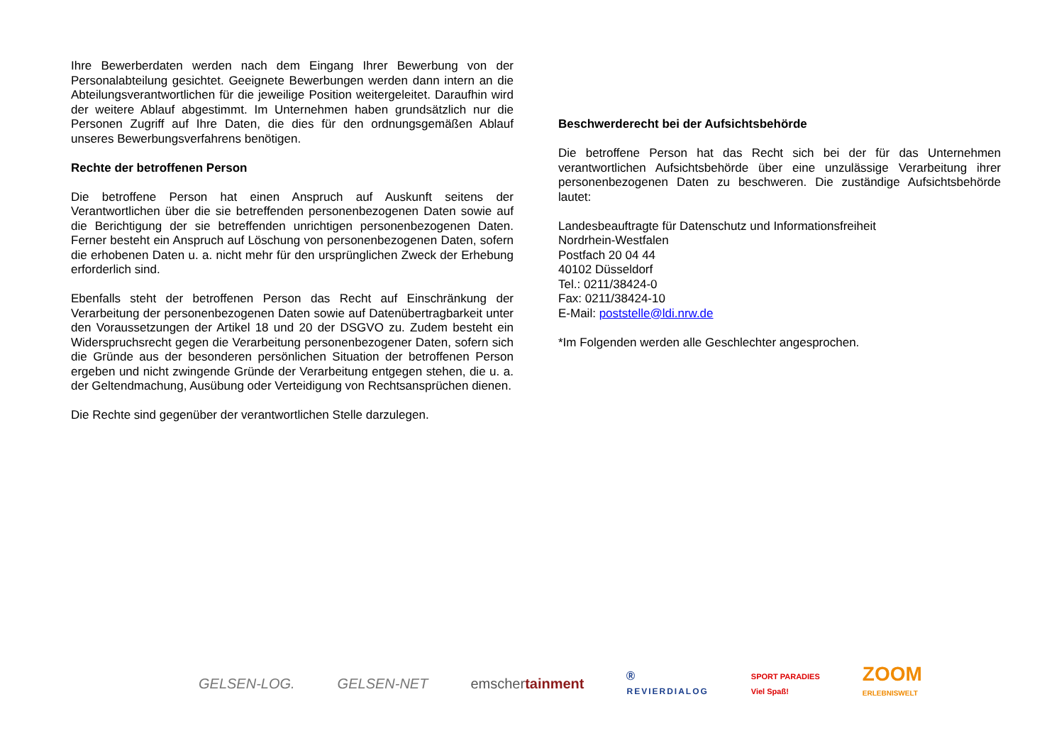Ihre Bewerberdaten werden nach dem Eingang Ihrer Bewerbung von der Personalabteilung gesichtet. Geeignete Bewerbungen werden dann intern an die Abteilungsverantwortlichen für die jeweilige Position weitergeleitet. Daraufhin wird der weitere Ablauf abgestimmt. Im Unternehmen haben grundsätzlich nur die Personen Zugriff auf Ihre Daten, die dies für den ordnungsgemäßen Ablauf unseres Bewerbungsverfahrens benötigen.
Rechte der betroffenen Person
Die betroffene Person hat einen Anspruch auf Auskunft seitens der Verantwortlichen über die sie betreffenden personenbezogenen Daten sowie auf die Berichtigung der sie betreffenden unrichtigen personenbezogenen Daten. Ferner besteht ein Anspruch auf Löschung von personenbezogenen Daten, sofern die erhobenen Daten u. a. nicht mehr für den ursprünglichen Zweck der Erhebung erforderlich sind.
Ebenfalls steht der betroffenen Person das Recht auf Einschränkung der Verarbeitung der personenbezogenen Daten sowie auf Datenübertragbarkeit unter den Voraussetzungen der Artikel 18 und 20 der DSGVO zu. Zudem besteht ein Widerspruchsrecht gegen die Verarbeitung personenbezogener Daten, sofern sich die Gründe aus der besonderen persönlichen Situation der betroffenen Person ergeben und nicht zwingende Gründe der Verarbeitung entgegen stehen, die u. a. der Geltendmachung, Ausübung oder Verteidigung von Rechtsansprüchen dienen.
Die Rechte sind gegenüber der verantwortlichen Stelle darzulegen.
Beschwerderecht bei der Aufsichtsbehörde
Die betroffene Person hat das Recht sich bei der für das Unternehmen verantwortlichen Aufsichtsbehörde über eine unzulässige Verarbeitung ihrer personenbezogenen Daten zu beschweren. Die zuständige Aufsichtsbehörde lautet:
Landesbeauftragte für Datenschutz und Informationsfreiheit
Nordrhein-Westfalen
Postfach 20 04 44
40102 Düsseldorf
Tel.: 0211/38424-0
Fax: 0211/38424-10
E-Mail: poststelle@ldi.nrw.de
*Im Folgenden werden alle Geschlechter angesprochen.
GELSEN-LOG. GELSEN-NET emschertainment Ⓡ
REVIERDIALOG SPORT PARADIES
Viel Spaß! ZOOM
ERLEBNISWELT